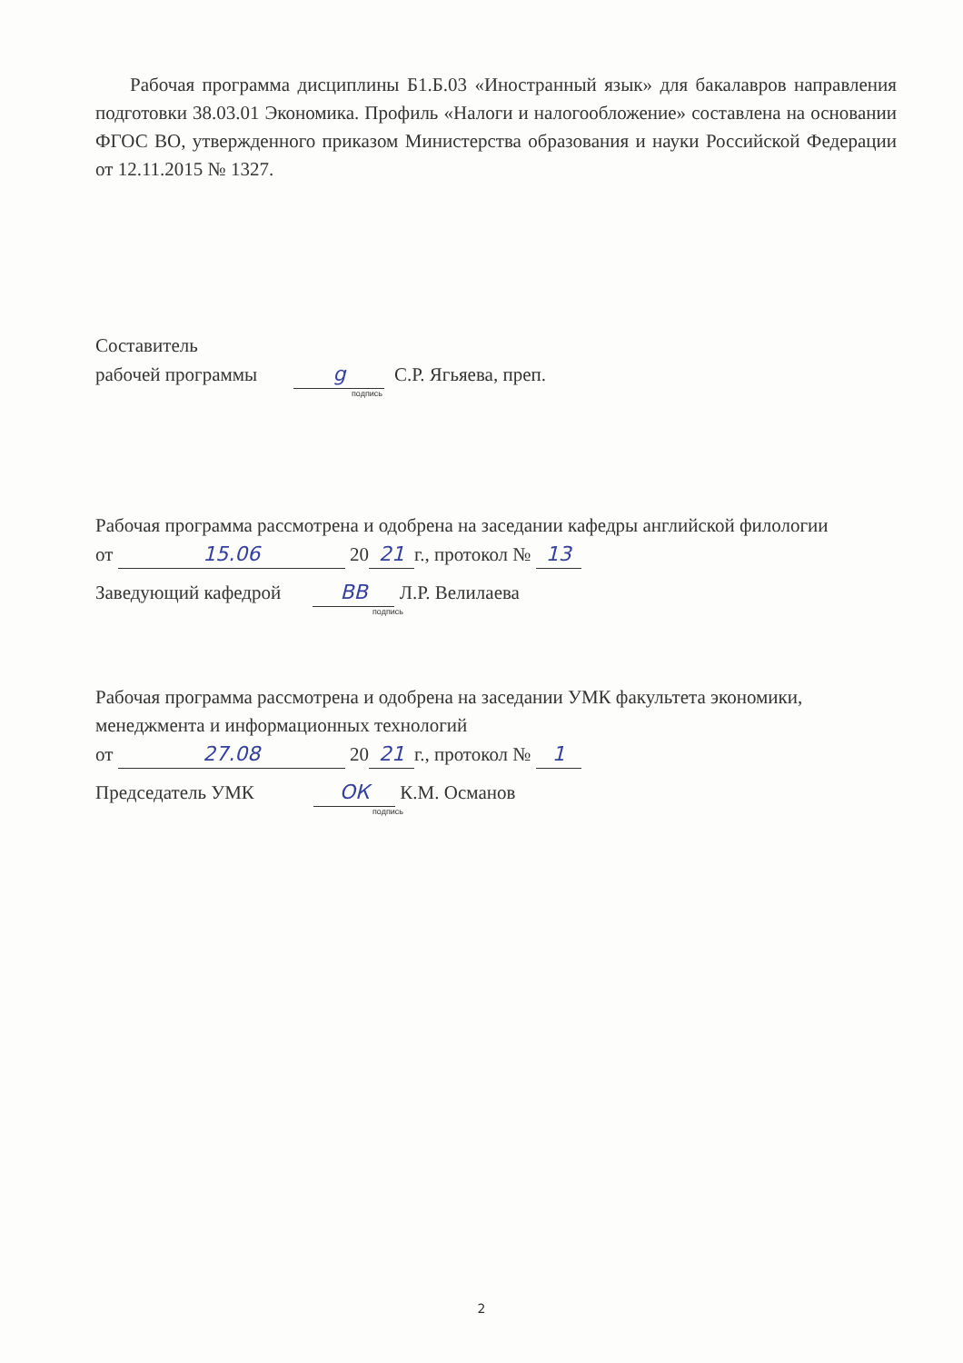Рабочая программа дисциплины Б1.Б.03 «Иностранный язык» для бакалавров направления подготовки 38.03.01 Экономика. Профиль «Налоги и налогообложение» составлена на основании ФГОС ВО, утвержденного приказом Министерства образования и науки Российской Федерации от 12.11.2015 № 1327.
Составитель
рабочей программы g С.Р. Ягьяева, преп.
подпись
Рабочая программа рассмотрена и одобрена на заседании кафедры английской филологии
от 15.06 20 21 г., протокол № 13
Заведующий кафедрой ВВ Л.Р. Велилаева
подпись
Рабочая программа рассмотрена и одобрена на заседании УМК факультета экономики, менеджмента и информационных технологий
от 27.08 20 21 г., протокол № 1
Председатель УМК ОК К.М. Османов
подпись
2